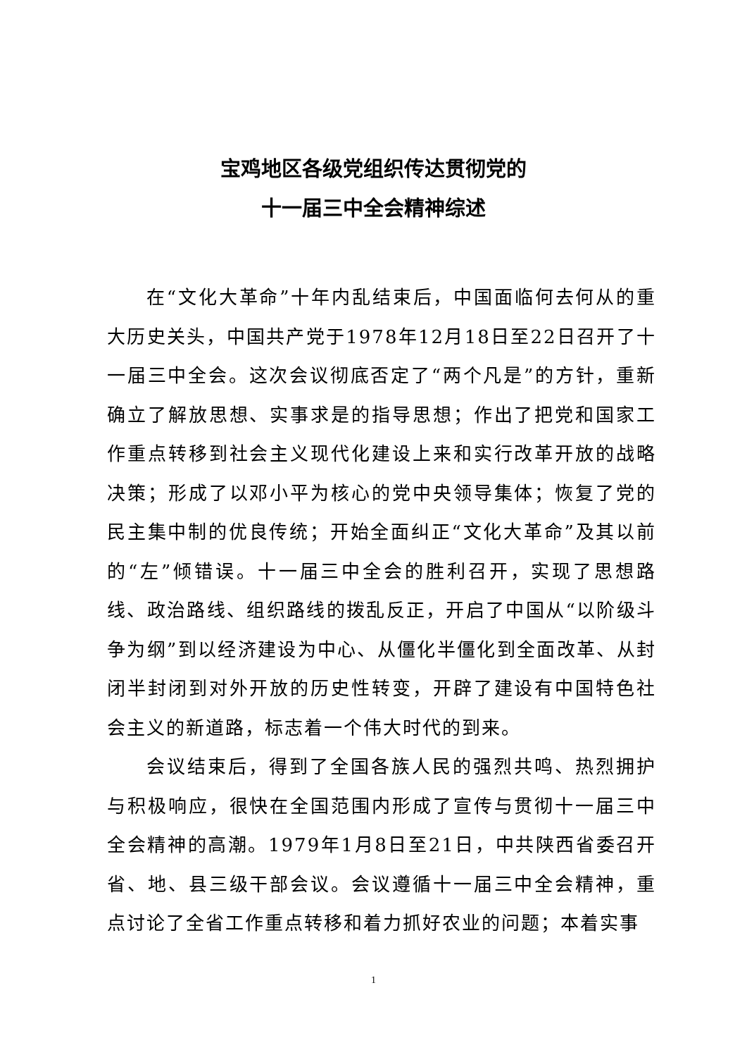宝鸡地区各级党组织传达贯彻党的
十一届三中全会精神综述
在“文化大革命”十年内乱结束后，中国面临何去何从的重大历史关头，中国共产党于1978年12月18日至22日召开了十一届三中全会。这次会议彻底否定了“两个凡是”的方针，重新确立了解放思想、实事求是的指导思想；作出了把党和国家工作重点转移到社会主义现代化建设上来和实行改革开放的战略决策；形成了以邓小平为核心的党中央领导集体；恢复了党的民主集中制的优良传统；开始全面纠正“文化大革命”及其以前的“左”倾错误。十一届三中全会的胜利召开，实现了思想路线、政治路线、组织路线的拨乱反正，开启了中国从“以阶级斗争为纲”到以经济建设为中心、从僵化半僵化到全面改革、从封闭半封闭到对外开放的历史性转变，开辟了建设有中国特色社会主义的新道路，标志着一个伟大时代的到来。
会议结束后，得到了全国各族人民的强烈共鸣、热烈拥护与积极响应，很快在全国范围内形成了宣传与贯彻十一届三中全会精神的高潮。1979年1月8日至21日，中共陕西省委召开省、地、县三级干部会议。会议遵循十一届三中全会精神，重点讨论了全省工作重点转移和着力抓好农业的问题；本着实事
1